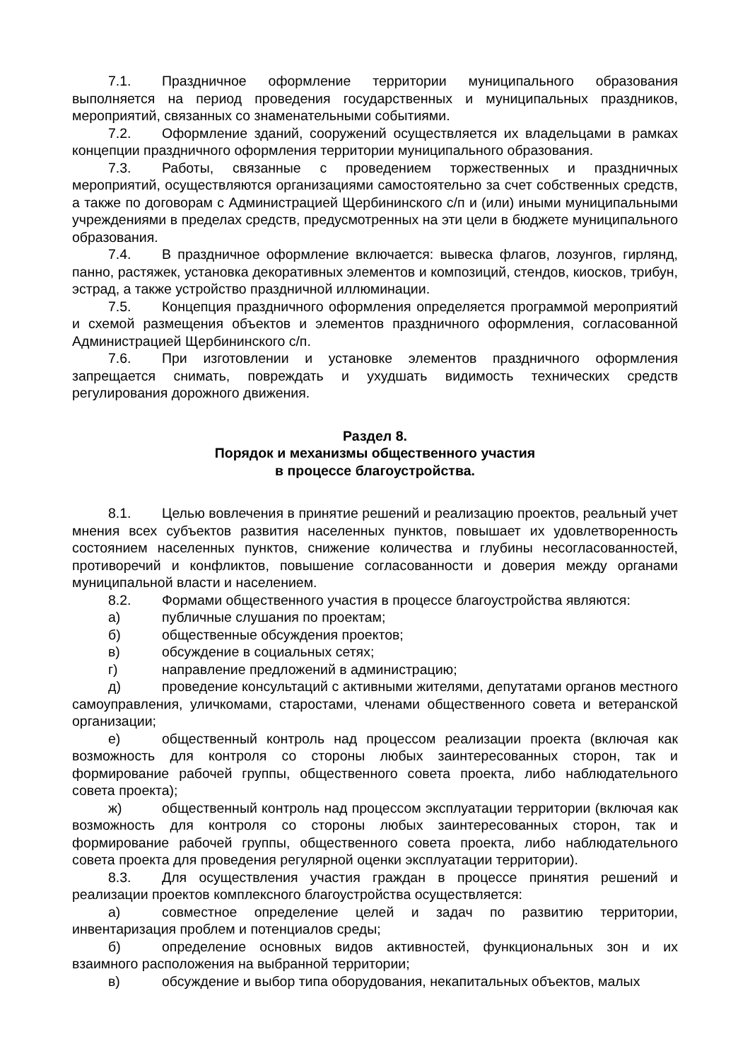7.1. Праздничное оформление территории муниципального образования выполняется на период проведения государственных и муниципальных праздников, мероприятий, связанных со знаменательными событиями.
7.2. Оформление зданий, сооружений осуществляется их владельцами в рамках концепции праздничного оформления территории муниципального образования.
7.3. Работы, связанные с проведением торжественных и праздничных мероприятий, осуществляются организациями самостоятельно за счет собственных средств, а также по договорам с Администрацией Щербининского с/п и (или) иными муниципальными учреждениями в пределах средств, предусмотренных на эти цели в бюджете муниципального образования.
7.4. В праздничное оформление включается: вывеска флагов, лозунгов, гирлянд, панно, растяжек, установка декоративных элементов и композиций, стендов, киосков, трибун, эстрад, а также устройство праздничной иллюминации.
7.5. Концепция праздничного оформления определяется программой мероприятий и схемой размещения объектов и элементов праздничного оформления, согласованной Администрацией Щербининского с/п.
7.6. При изготовлении и установке элементов праздничного оформления запрещается снимать, повреждать и ухудшать видимость технических средств регулирования дорожного движения.
Раздел 8.
Порядок и механизмы общественного участия
в процессе благоустройства.
8.1. Целью вовлечения в принятие решений и реализацию проектов, реальный учет мнения всех субъектов развития населенных пунктов, повышает их удовлетворенность состоянием населенных пунктов, снижение количества и глубины несогласованностей, противоречий и конфликтов, повышение согласованности и доверия между органами муниципальной власти и населением.
8.2. Формами общественного участия в процессе благоустройства являются:
а) публичные слушания по проектам;
б) общественные обсуждения проектов;
в) обсуждение в социальных сетях;
г) направление предложений в администрацию;
д) проведение консультаций с активными жителями, депутатами органов местного самоуправления, уличкомами, старостами, членами общественного совета и ветеранской организации;
е) общественный контроль над процессом реализации проекта (включая как возможность для контроля со стороны любых заинтересованных сторон, так и формирование рабочей группы, общественного совета проекта, либо наблюдательного совета проекта);
ж) общественный контроль над процессом эксплуатации территории (включая как возможность для контроля со стороны любых заинтересованных сторон, так и формирование рабочей группы, общественного совета проекта, либо наблюдательного совета проекта для проведения регулярной оценки эксплуатации территории).
8.3. Для осуществления участия граждан в процессе принятия решений и реализации проектов комплексного благоустройства осуществляется:
а) совместное определение целей и задач по развитию территории, инвентаризация проблем и потенциалов среды;
б) определение основных видов активностей, функциональных зон и их взаимного расположения на выбранной территории;
в) обсуждение и выбор типа оборудования, некапитальных объектов, малых